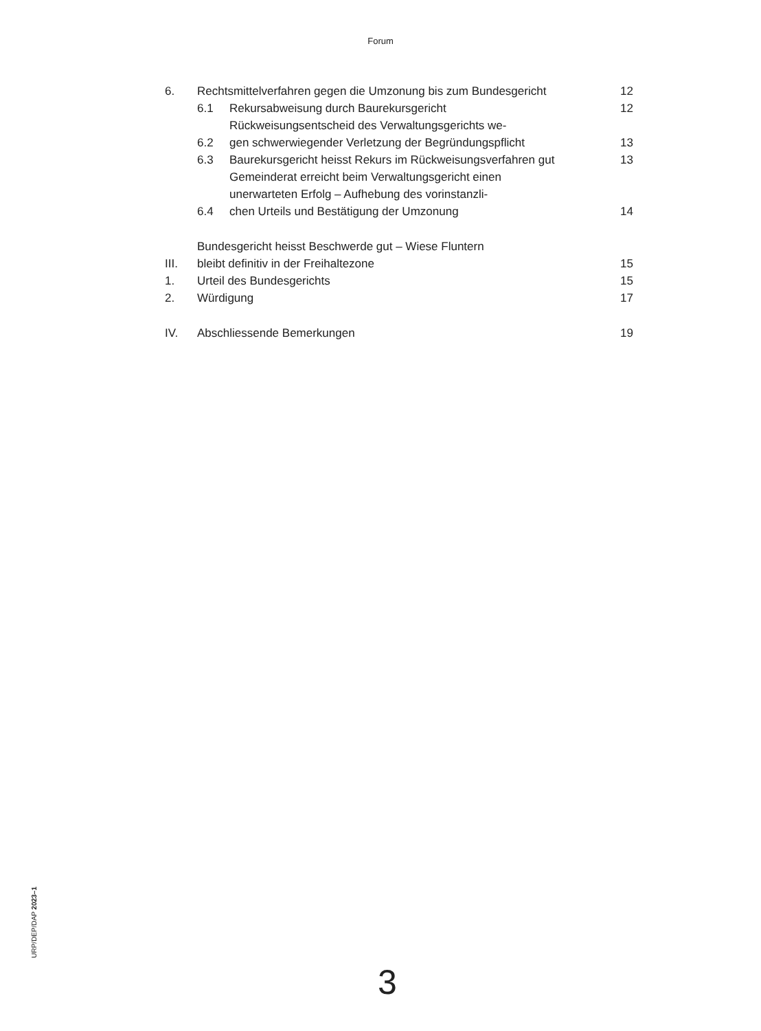Forum
| 6. | Rechtsmittelverfahren gegen die Umzonung bis zum Bundesgericht | | 12 |
| | 6.1 | Rekursabweisung durch Baurekursgericht | 12 |
| | 6.2 | Rückweisungsentscheid des Verwaltungsgerichts we- gen schwerwiegender Verletzung der Begründungspflicht | 13 |
| | 6.3 | Baurekursgericht heisst Rekurs im Rückweisungsverfahren gut | 13 |
| | 6.4 | Gemeinderat erreicht beim Verwaltungsgericht einen unerwarteten Erfolg – Aufhebung des vorinstanzli- chen Urteils und Bestätigung der Umzonung | 14 |
| III. | Bundesgericht heisst Beschwerde gut – Wiese Fluntern bleibt definitiv in der Freihaltezone | | 15 |
| 1. | Urteil des Bundesgerichts | | 15 |
| 2. | Würdigung | | 17 |
| IV. | Abschliessende Bemerkungen | | 19 |
URP/DEP/DAP 2023–1
3